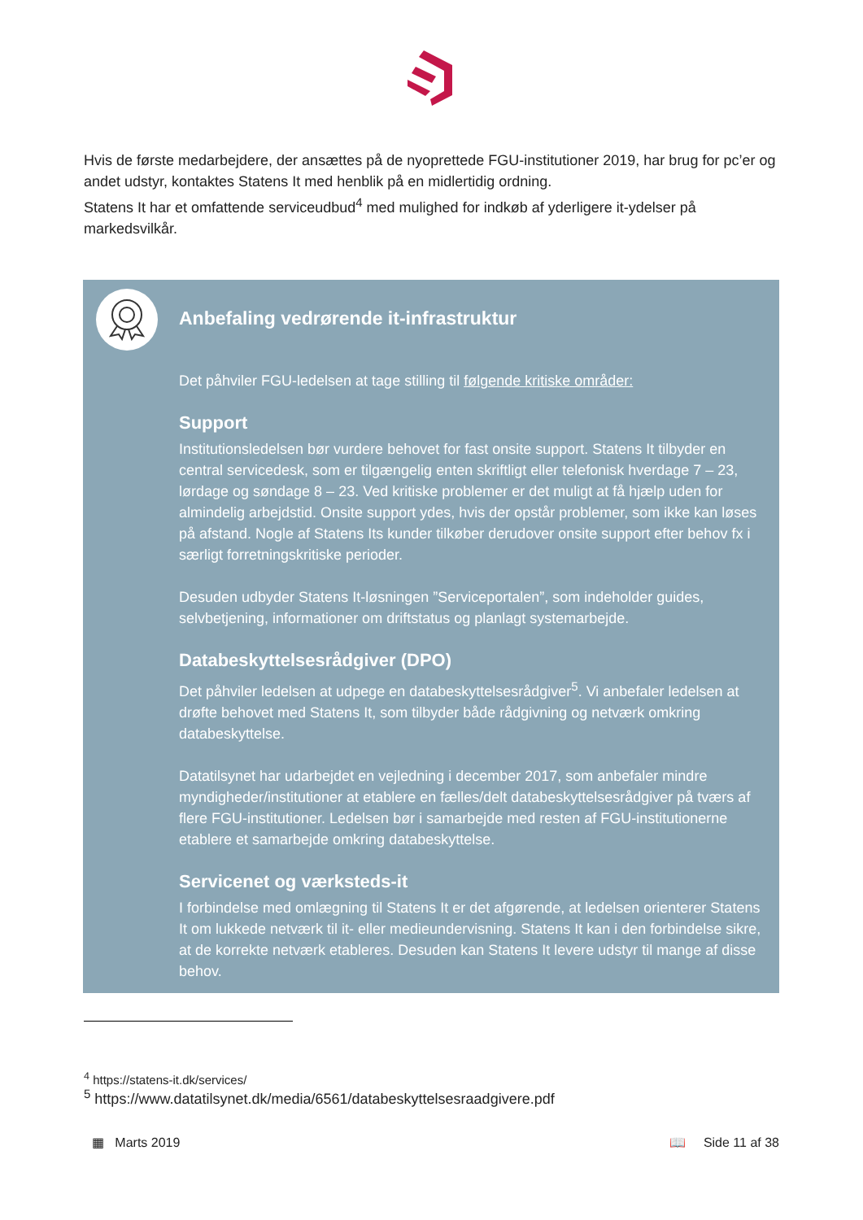Hvis de første medarbejdere, der ansættes på de nyoprettede FGU-institutioner 2019, har brug for pc’er og andet udstyr, kontaktes Statens It med henblik på en midlertidig ordning.
Statens It har et omfattende serviceudbud<sup>4</sup> med mulighed for indkøb af yderligere it-ydelser på markedsvilkår.
Anbefaling vedrørende it-infrastruktur
Det påhviler FGU-ledelsen at tage stilling til følgende kritiske områder:
Support
Institutionsledelsen bør vurdere behovet for fast onsite support. Statens It tilbyder en central servicedesk, som er tilgængelig enten skriftligt eller telefonisk hverdage 7 – 23, lørdage og søndage 8 – 23. Ved kritiske problemer er det muligt at få hjælp uden for almindelig arbejdstid. Onsite support ydes, hvis der opstår problemer, som ikke kan løses på afstand. Nogle af Statens Its kunder tilkøber derudover onsite support efter behov fx i særligt forretningskritiske perioder.
Desuden udbyder Statens It-løsningen ”Serviceportalen”, som indeholder guides, selvbetjening, informationer om driftstatus og planlagt systemarbejde.
Databeskyttelsesrådgiver (DPO)
Det påhviler ledelsen at udpege en databeskyttelsesrådgiver<sup>5</sup>. Vi anbefaler ledelsen at drøfte behovet med Statens It, som tilbyder både rådgivning og netværk omkring databeskyttelse.
Datatilsynet har udarbejdet en vejledning i december 2017, som anbefaler mindre myndigheder/institutioner at etablere en fælles/delt databeskyttelsesrådgiver på tværs af flere FGU-institutioner. Ledelsen bør i samarbejde med resten af FGU-institutionerne etablere et samarbejde omkring databeskyttelse.
Servicenet og værksteds-it
I forbindelse med omlægning til Statens It er det afgørende, at ledelsen orienterer Statens It om lukkede netværk til it- eller medieundervisning. Statens It kan i den forbindelse sikre, at de korrekte netværk etableres. Desuden kan Statens It levere udstyr til mange af disse behov.
<sup>4</sup> https://statens-it.dk/services/
<sup>5</sup> https://www.datatilsynet.dk/media/6561/databeskyttelsesraadgivere.pdf
▦ Marts 2019 📖 Side 11 af 38